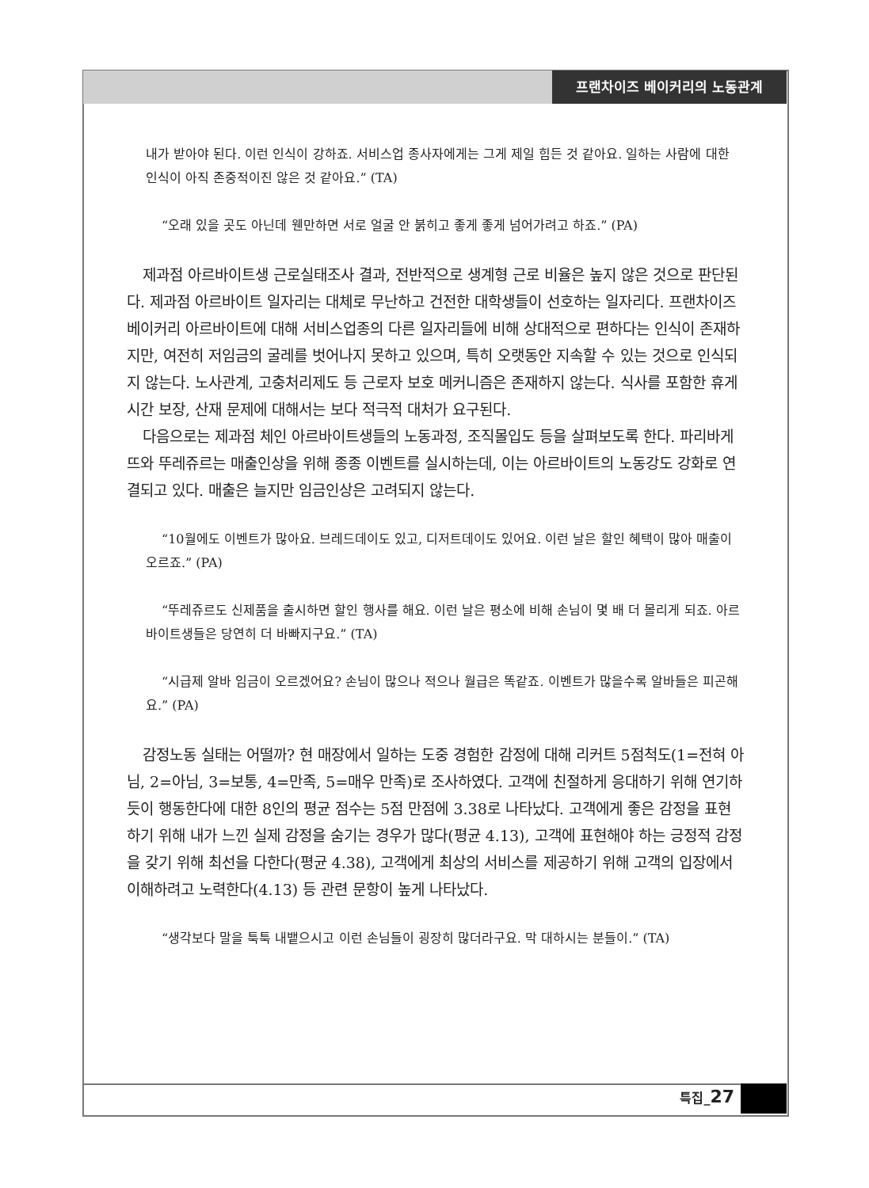프랜차이즈 베이커리의 노동관계
내가 받아야 된다. 이런 인식이 강하죠. 서비스업 종사자에게는 그게 제일 힘든 것 같아요. 일하는 사람에 대한 인식이 아직 존중적이진 않은 것 같아요.” (TA)
“오래 있을 곳도 아닌데 웬만하면 서로 얼굴 안 붉히고 좋게 좋게 넘어가려고 하죠.” (PA)
제과점 아르바이트생 근로실태조사 결과, 전반적으로 생계형 근로 비율은 높지 않은 것으로 판단된다. 제과점 아르바이트 일자리는 대체로 무난하고 건전한 대학생들이 선호하는 일자리다. 프랜차이즈 베이커리 아르바이트에 대해 서비스업종의 다른 일자리들에 비해 상대적으로 편하다는 인식이 존재하지만, 여전히 저임금의 굴레를 벗어나지 못하고 있으며, 특히 오랫동안 지속할 수 있는 것으로 인식되지 않는다. 노사관계, 고충처리제도 등 근로자 보호 메커니즘은 존재하지 않는다. 식사를 포함한 휴게시간 보장, 산재 문제에 대해서는 보다 적극적 대처가 요구된다.
다음으로는 제과점 체인 아르바이트생들의 노동과정, 조직몰입도 등을 살펴보도록 한다. 파리바게뜨와 뚜레쥬르는 매출인상을 위해 종종 이벤트를 실시하는데, 이는 아르바이트의 노동강도 강화로 연결되고 있다. 매출은 늘지만 임금인상은 고려되지 않는다.
“10월에도 이벤트가 많아요. 브레드데이도 있고, 디저트데이도 있어요. 이런 날은 할인 혜택이 많아 매출이 오르죠.” (PA)
“뚜레쥬르도 신제품을 출시하면 할인 행사를 해요. 이런 날은 평소에 비해 손님이 몇 배 더 몰리게 되죠. 아르바이트생들은 당연히 더 바빠지구요.” (TA)
“시급제 알바 임금이 오르겠어요? 손님이 많으나 적으나 월급은 똑같죠. 이벤트가 많을수록 알바들은 피곤해요.” (PA)
감정노동 실태는 어떨까? 현 매장에서 일하는 도중 경험한 감정에 대해 리커트 5점척도(1=전혀 아님, 2=아님, 3=보통, 4=만족, 5=매우 만족)로 조사하였다. 고객에 친절하게 응대하기 위해 연기하듯이 행동한다에 대한 8인의 평균 점수는 5점 만점에 3.38로 나타났다. 고객에게 좋은 감정을 표현하기 위해 내가 느낀 실제 감정을 숨기는 경우가 많다(평균 4.13), 고객에 표현해야 하는 긍정적 감정을 갖기 위해 최선을 다한다(평균 4.38), 고객에게 최상의 서비스를 제공하기 위해 고객의 입장에서 이해하려고 노력한다(4.13) 등 관련 문항이 높게 나타났다.
“생각보다 말을 툭툭 내뱉으시고 이런 손님들이 굉장히 많더라구요. 막 대하시는 분들이.” (TA)
특집_27